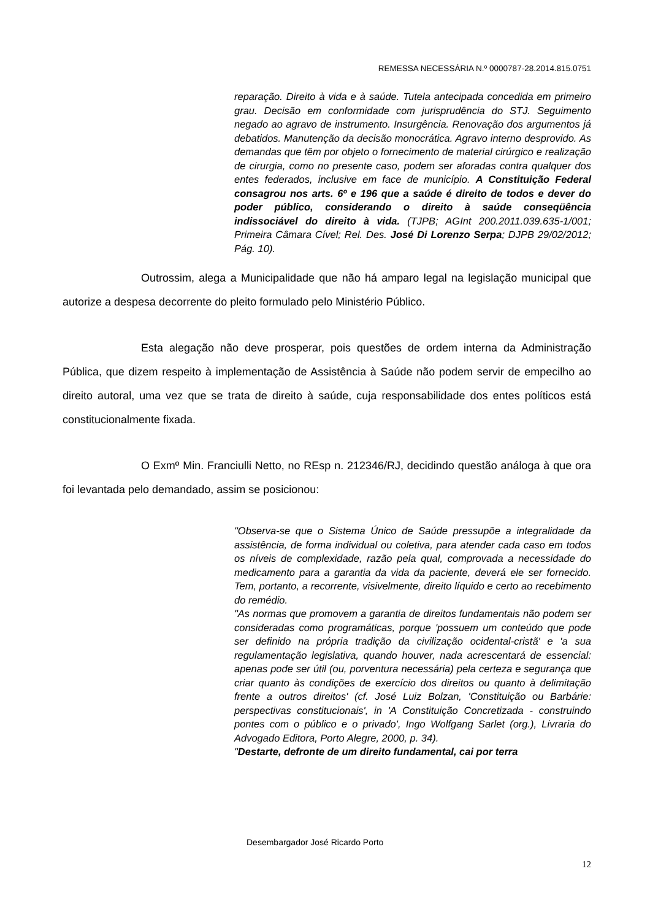REMESSA NECESSÁRIA N.º 0000787-28.2014.815.0751
reparação. Direito à vida e à saúde. Tutela antecipada concedida em primeiro grau. Decisão em conformidade com jurisprudência do STJ. Seguimento negado ao agravo de instrumento. Insurgência. Renovação dos argumentos já debatidos. Manutenção da decisão monocrática. Agravo interno desprovido. As demandas que têm por objeto o fornecimento de material cirúrgico e realização de cirurgia, como no presente caso, podem ser aforadas contra qualquer dos entes federados, inclusive em face de município. A Constituição Federal consagrou nos arts. 6º e 196 que a saúde é direito de todos e dever do poder público, considerando o direito à saúde conseqüência indissociável do direito à vida. (TJPB; AGInt 200.2011.039.635-1/001; Primeira Câmara Cível; Rel. Des. José Di Lorenzo Serpa; DJPB 29/02/2012; Pág. 10).
Outrossim, alega a Municipalidade que não há amparo legal na legislação municipal que autorize a despesa decorrente do pleito formulado pelo Ministério Público.
Esta alegação não deve prosperar, pois questões de ordem interna da Administração Pública, que dizem respeito à implementação de Assistência à Saúde não podem servir de empecilho ao direito autoral, uma vez que se trata de direito à saúde, cuja responsabilidade dos entes políticos está constitucionalmente fixada.
O Exmº Min. Franciulli Netto, no REsp n. 212346/RJ, decidindo questão análoga à que ora foi levantada pelo demandado, assim se posicionou:
"Observa-se que o Sistema Único de Saúde pressupõe a integralidade da assistência, de forma individual ou coletiva, para atender cada caso em todos os níveis de complexidade, razão pela qual, comprovada a necessidade do medicamento para a garantia da vida da paciente, deverá ele ser fornecido. Tem, portanto, a recorrente, visivelmente, direito líquido e certo ao recebimento do remédio.
"As normas que promovem a garantia de direitos fundamentais não podem ser consideradas como programáticas, porque 'possuem um conteúdo que pode ser definido na própria tradição da civilização ocidental-cristã' e 'a sua regulamentação legislativa, quando houver, nada acrescentará de essencial: apenas pode ser útil (ou, porventura necessária) pela certeza e segurança que criar quanto às condições de exercício dos direitos ou quanto à delimitação frente a outros direitos' (cf. José Luiz Bolzan, 'Constituição ou Barbárie: perspectivas constitucionais', in 'A Constituição Concretizada - construindo pontes com o público e o privado', Ingo Wolfgang Sarlet (org.), Livraria do Advogado Editora, Porto Alegre, 2000, p. 34).
"Destarte, defronte de um direito fundamental, cai por terra
Desembargador José Ricardo Porto
12